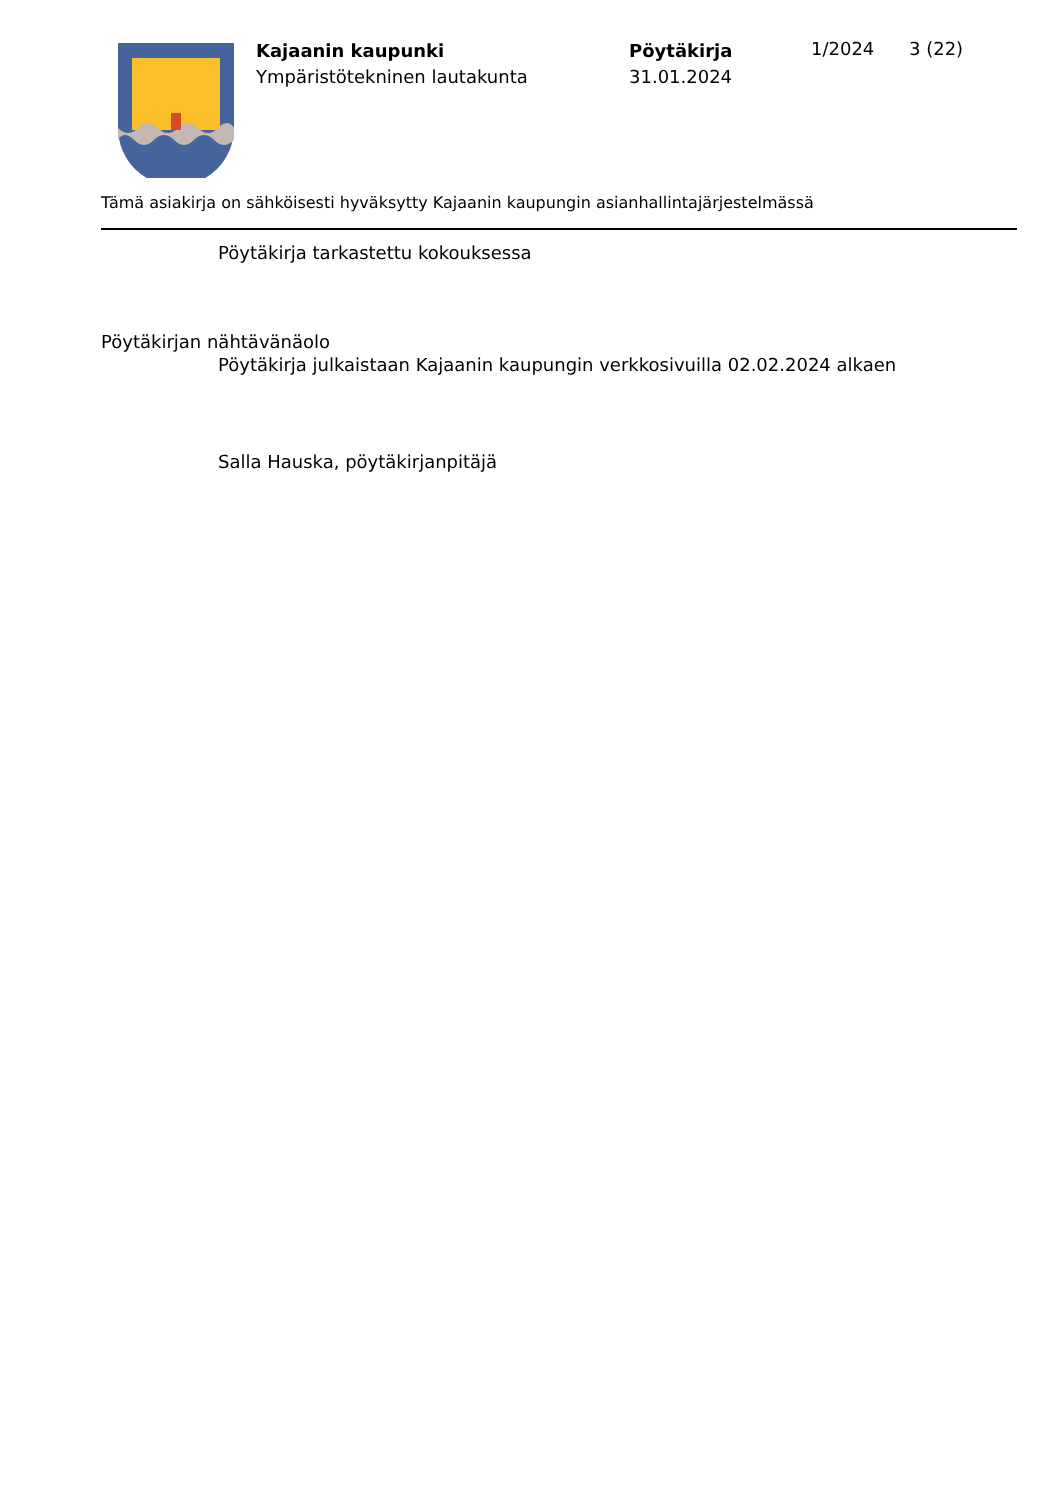Kajaanin kaupunki
Ympäristötekninen lautakunta
Pöytäkirja
31.01.2024
1/2024 3 (22)
Tämä asiakirja on sähköisesti hyväksytty Kajaanin kaupungin asianhallintajärjestelmässä
Pöytäkirja tarkastettu kokouksessa
Pöytäkirjan nähtävänäolo
Pöytäkirja julkaistaan Kajaanin kaupungin verkkosivuilla 02.02.2024 alkaen
Salla Hauska, pöytäkirjanpitäjä